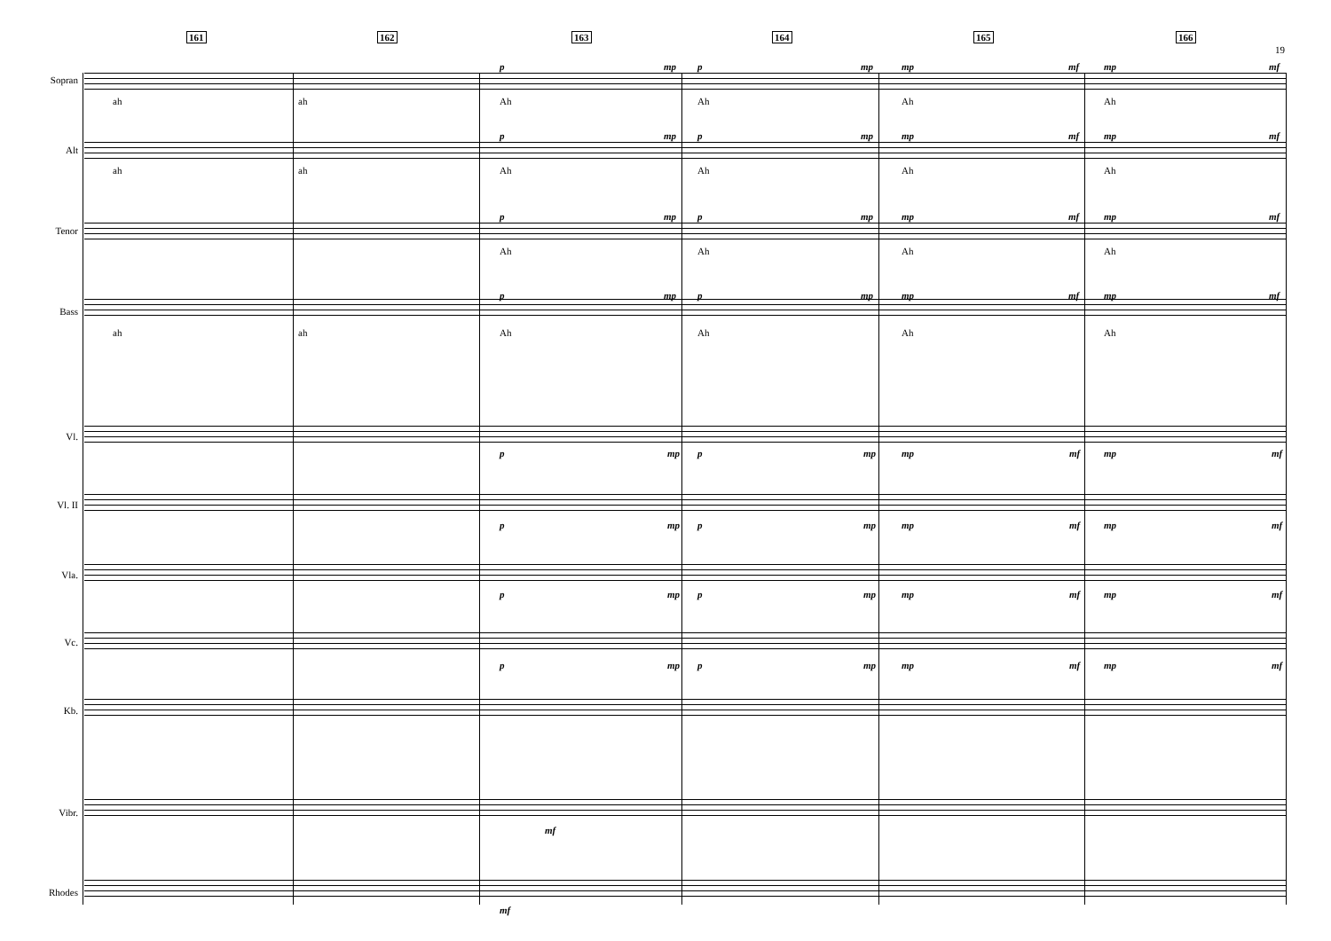161 162 163 164 165 166
19
Sopran
ah ah Ah Ah Ah Ah
p mp p mp mp mf mp mf
Alt
ah ah Ah Ah Ah Ah
p mp p mp mp mf mp mf
Tenor
Ah Ah Ah Ah
p mp p mp mp mf mp mf
Bass
ah ah Ah Ah Ah Ah
p mp p mp mp mf mp mf
Vl.
p mp p mp mp mf mp mf
Vl. II
p mp p mp mp mf mp mf
Vla.
p mp p mp mp mf mp mf
Vc.
p mp p mp mp mf mp mf
Kb.
Vibr.
mf
Rhodes
mf